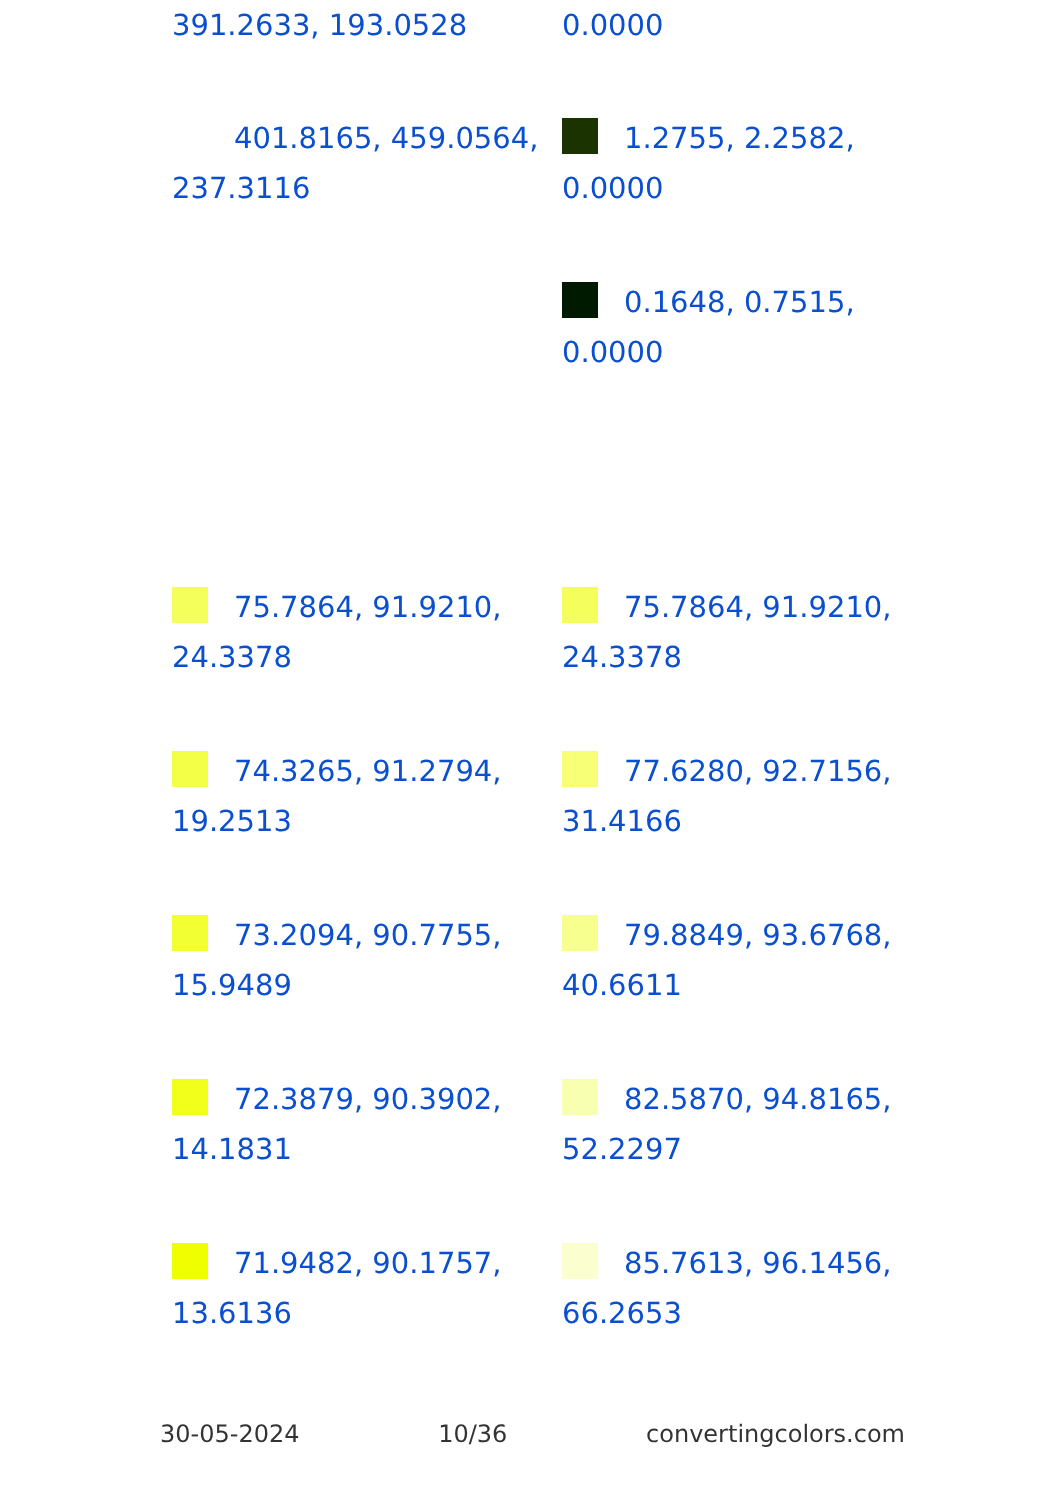391.2633, 193.0528 0.0000
401.8165, 459.0564, 237.3116
1.2755, 2.2582, 0.0000
0.1648, 0.7515, 0.0000
75.7864, 91.9210, 24.3378
75.7864, 91.9210, 24.3378
74.3265, 91.2794, 19.2513
77.6280, 92.7156, 31.4166
73.2094, 90.7755, 15.9489
79.8849, 93.6768, 40.6611
72.3879, 90.3902, 14.1831
82.5870, 94.8165, 52.2297
71.9482, 90.1757, 13.6136
85.7613, 96.1456, 66.2653
30-05-2024 10/36 convertingcolors.com